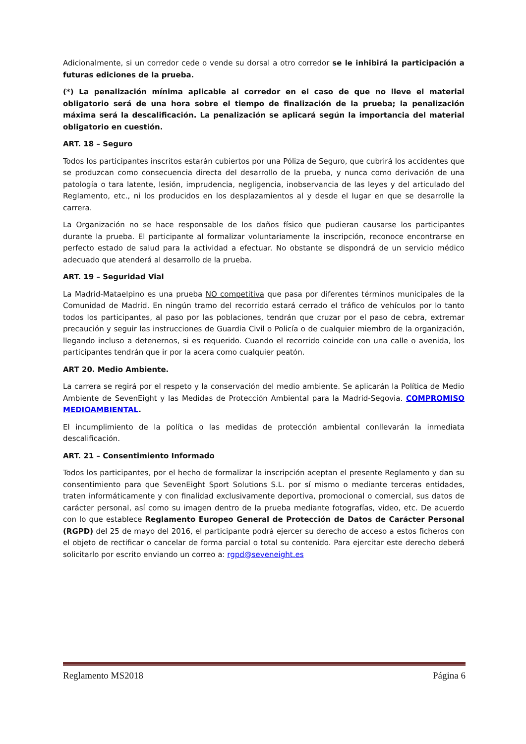Adicionalmente, si un corredor cede o vende su dorsal a otro corredor se le inhibirá la participación a futuras ediciones de la prueba.
(*) La penalización mínima aplicable al corredor en el caso de que no lleve el material obligatorio será de una hora sobre el tiempo de finalización de la prueba; la penalización máxima será la descalificación. La penalización se aplicará según la importancia del material obligatorio en cuestión.
ART. 18 – Seguro
Todos los participantes inscritos estarán cubiertos por una Póliza de Seguro, que cubrirá los accidentes que se produzcan como consecuencia directa del desarrollo de la prueba, y nunca como derivación de una patología o tara latente, lesión, imprudencia, negligencia, inobservancia de las leyes y del articulado del Reglamento, etc., ni los producidos en los desplazamientos al y desde el lugar en que se desarrolle la carrera.
La Organización no se hace responsable de los daños físico que pudieran causarse los participantes durante la prueba. El participante al formalizar voluntariamente la inscripción, reconoce encontrarse en perfecto estado de salud para la actividad a efectuar. No obstante se dispondrá de un servicio médico adecuado que atenderá al desarrollo de la prueba.
ART. 19 – Seguridad Vial
La Madrid-Mataelpino es una prueba NO competitiva que pasa por diferentes términos municipales de la Comunidad de Madrid. En ningún tramo del recorrido estará cerrado el tráfico de vehículos por lo tanto todos los participantes, al paso por las poblaciones, tendrán que cruzar por el paso de cebra, extremar precaución y seguir las instrucciones de Guardia Civil o Policía o de cualquier miembro de la organización, llegando incluso a detenernos, si es requerido. Cuando el recorrido coincide con una calle o avenida, los participantes tendrán que ir por la acera como cualquier peatón.
ART 20. Medio Ambiente.
La carrera se regirá por el respeto y la conservación del medio ambiente. Se aplicarán la Política de Medio Ambiente de SevenEight y las Medidas de Protección Ambiental para la Madrid-Segovia. COMPROMISO MEDIOAMBIENTAL.
El incumplimiento de la política o las medidas de protección ambiental conllevarán la inmediata descalificación.
ART. 21 – Consentimiento Informado
Todos los participantes, por el hecho de formalizar la inscripción aceptan el presente Reglamento y dan su consentimiento para que SevenEight Sport Solutions S.L. por sí mismo o mediante terceras entidades, traten informáticamente y con finalidad exclusivamente deportiva, promocional o comercial, sus datos de carácter personal, así como su imagen dentro de la prueba mediante fotografías, video, etc. De acuerdo con lo que establece Reglamento Europeo General de Protección de Datos de Carácter Personal (RGPD) del 25 de mayo del 2016, el participante podrá ejercer su derecho de acceso a estos ficheros con el objeto de rectificar o cancelar de forma parcial o total su contenido. Para ejercitar este derecho deberá solicitarlo por escrito enviando un correo a: rgpd@seveneight.es
Reglamento MS2018 Página 6